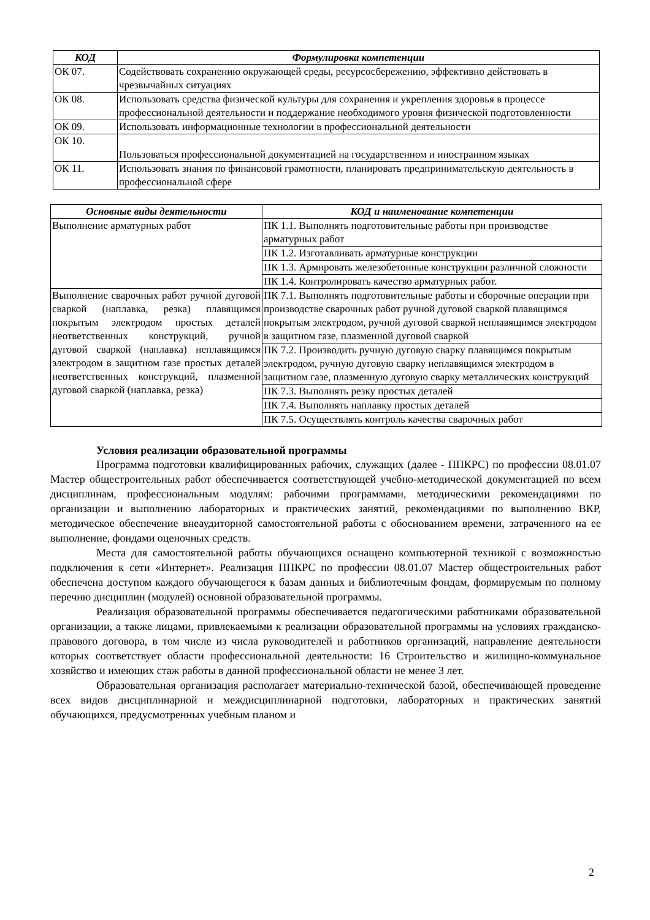| КОД | Формулировка компетенции |
| --- | --- |
| ОК 07. | Содействовать сохранению окружающей среды, ресурсосбережению, эффективно действовать в чрезвычайных ситуациях |
| ОК 08. | Использовать средства физической культуры для сохранения и укрепления здоровья в процессе профессиональной деятельности и поддержание необходимого уровня физической подготовленности |
| ОК 09. | Использовать информационные технологии в профессиональной деятельности |
| ОК 10. | Пользоваться профессиональной документацией на государственном и иностранном языках |
| ОК 11. | Использовать знания по финансовой грамотности, планировать предпринимательскую деятельность в профессиональной сфере |
| Основные виды деятельности | КОД и наименование компетенции |
| --- | --- |
| Выполнение арматурных работ | ПК 1.1. Выполнять подготовительные работы при производстве арматурных работ |
| | ПК 1.2. Изготавливать арматурные конструкции |
| | ПК 1.3. Армировать железобетонные конструкции различной сложности |
| | ПК 1.4. Контролировать качество арматурных работ. |
| Выполнение сварочных работ ручной дуговой сваркой (наплавка, резка) плавящимся покрытым электродом простых деталей неответственных конструкций, ручной дуговой сваркой (наплавка) неплавящимся электродом в защитном газе простых деталей неответственных конструкций, плазменной дуговой сваркой (наплавка, резка) | ПК 7.1. Выполнять подготовительные работы и сборочные операции при производстве сварочных работ ручной дуговой сваркой плавящимся покрытым электродом, ручной дуговой сваркой неплавящимся электродом в защитном газе, плазменной дуговой сваркой |
| | ПК 7.2. Производить ручную дуговую сварку плавящимся покрытым электродом, ручную дуговую сварку неплавящимся электродом в защитном газе, плазменную дуговую сварку металлических конструкций |
| | ПК 7.3. Выполнять резку простых деталей |
| | ПК 7.4. Выполнять наплавку простых деталей |
| | ПК 7.5. Осуществлять контроль качества сварочных работ |
Условия реализации образовательной программы
Программа подготовки квалифицированных рабочих, служащих (далее - ППКРС) по профессии 08.01.07 Мастер общестроительных работ обеспечивается соответствующей учебно-методической документацией по всем дисциплинам, профессиональным модулям: рабочими программами, методическими рекомендациями по организации и выполнению лабораторных и практических занятий, рекомендациями по выполнению ВКР, методическое обеспечение внеаудиторной самостоятельной работы с обоснованием времени, затраченного на ее выполнение, фондами оценочных средств.
Места для самостоятельной работы обучающихся оснащено компьютерной техникой с возможностью подключения к сети «Интернет». Реализация ППКРС по профессии 08.01.07 Мастер общестроительных работ обеспечена доступом каждого обучающегося к базам данных и библиотечным фондам, формируемым по полному перечню дисциплин (модулей) основной образовательной программы.
Реализация образовательной программы обеспечивается педагогическими работниками образовательной организации, а также лицами, привлекаемыми к реализации образовательной программы на условиях гражданско-правового договора, в том числе из числа руководителей и работников организаций, направление деятельности которых соответствует области профессиональной деятельности: 16 Строительство и жилищно-коммунальное хозяйство и имеющих стаж работы в данной профессиональной области не менее 3 лет.
Образовательная организация располагает материально-технической базой, обеспечивающей проведение всех видов дисциплинарной и междисциплинарной подготовки, лабораторных и практических занятий обучающихся, предусмотренных учебным планом и
2